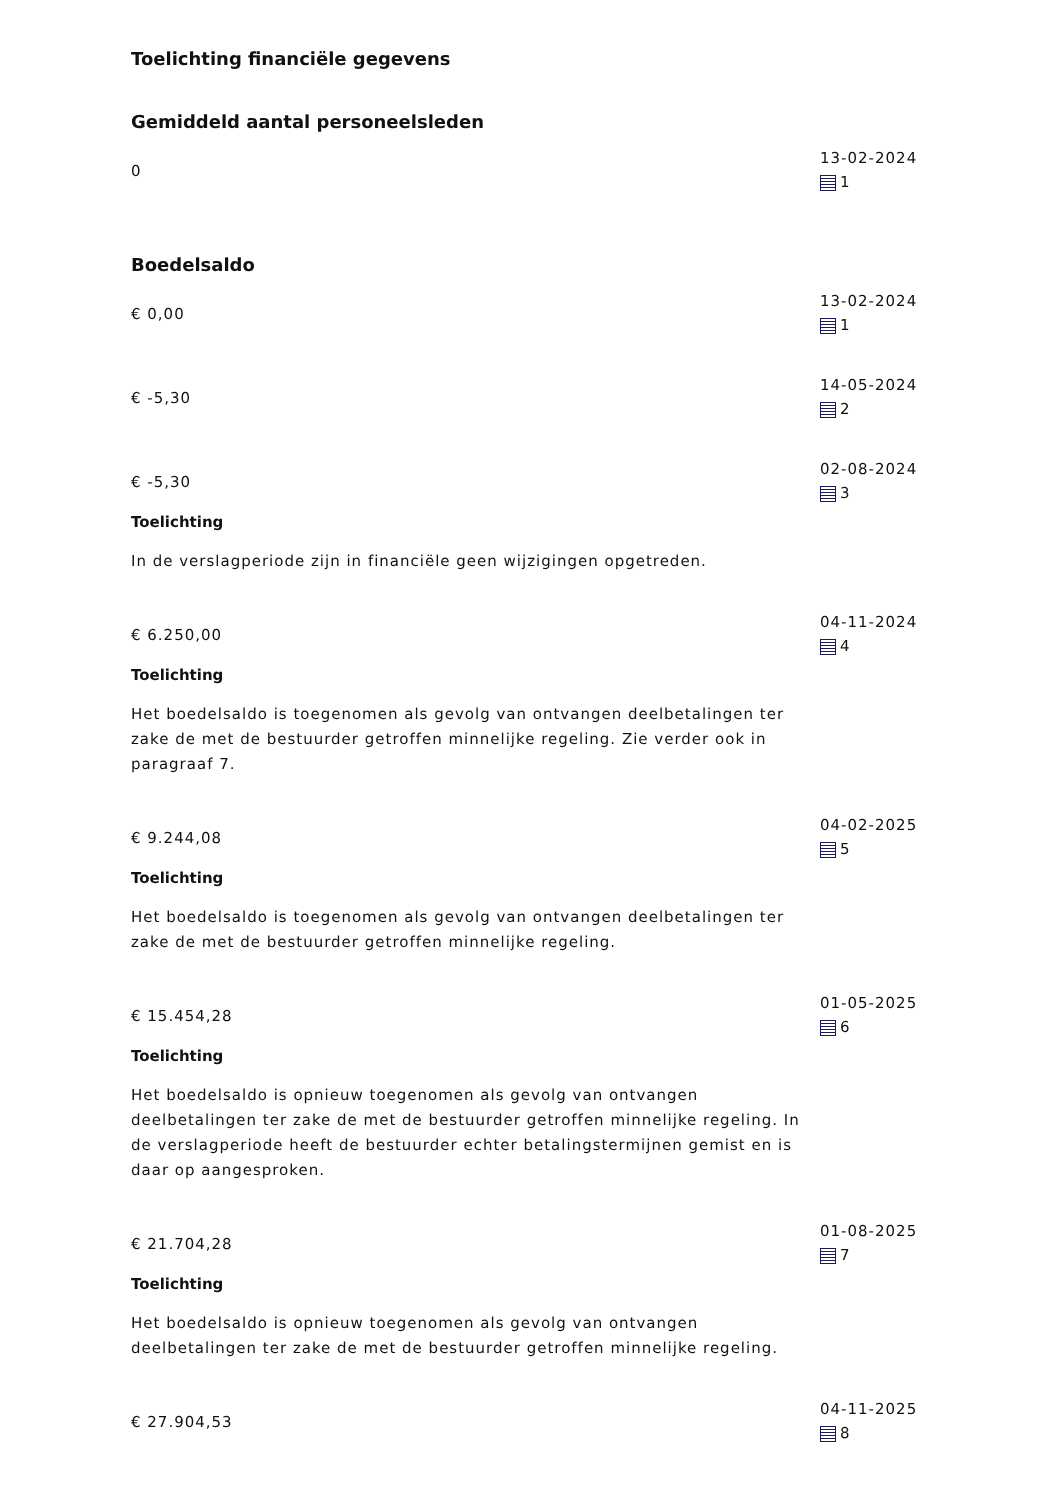Toelichting financiële gegevens
Gemiddeld aantal personeelsleden
0
13-02-2024
1
Boedelsaldo
€ 0,00
13-02-2024
1
€ -5,30
14-05-2024
2
€ -5,30
Toelichting
In de verslagperiode zijn in financiële geen wijzigingen opgetreden.
02-08-2024
3
€ 6.250,00
Toelichting
Het boedelsaldo is toegenomen als gevolg van ontvangen deelbetalingen ter zake de met de bestuurder getroffen minnelijke regeling. Zie verder ook in paragraaf 7.
04-11-2024
4
€ 9.244,08
Toelichting
Het boedelsaldo is toegenomen als gevolg van ontvangen deelbetalingen ter zake de met de bestuurder getroffen minnelijke regeling.
04-02-2025
5
€ 15.454,28
Toelichting
Het boedelsaldo is opnieuw toegenomen als gevolg van ontvangen deelbetalingen ter zake de met de bestuurder getroffen minnelijke regeling. In de verslagperiode heeft de bestuurder echter betalingstermijnen gemist en is daar op aangesproken.
01-05-2025
6
€ 21.704,28
Toelichting
Het boedelsaldo is opnieuw toegenomen als gevolg van ontvangen deelbetalingen ter zake de met de bestuurder getroffen minnelijke regeling.
01-08-2025
7
€ 27.904,53
04-11-2025
8